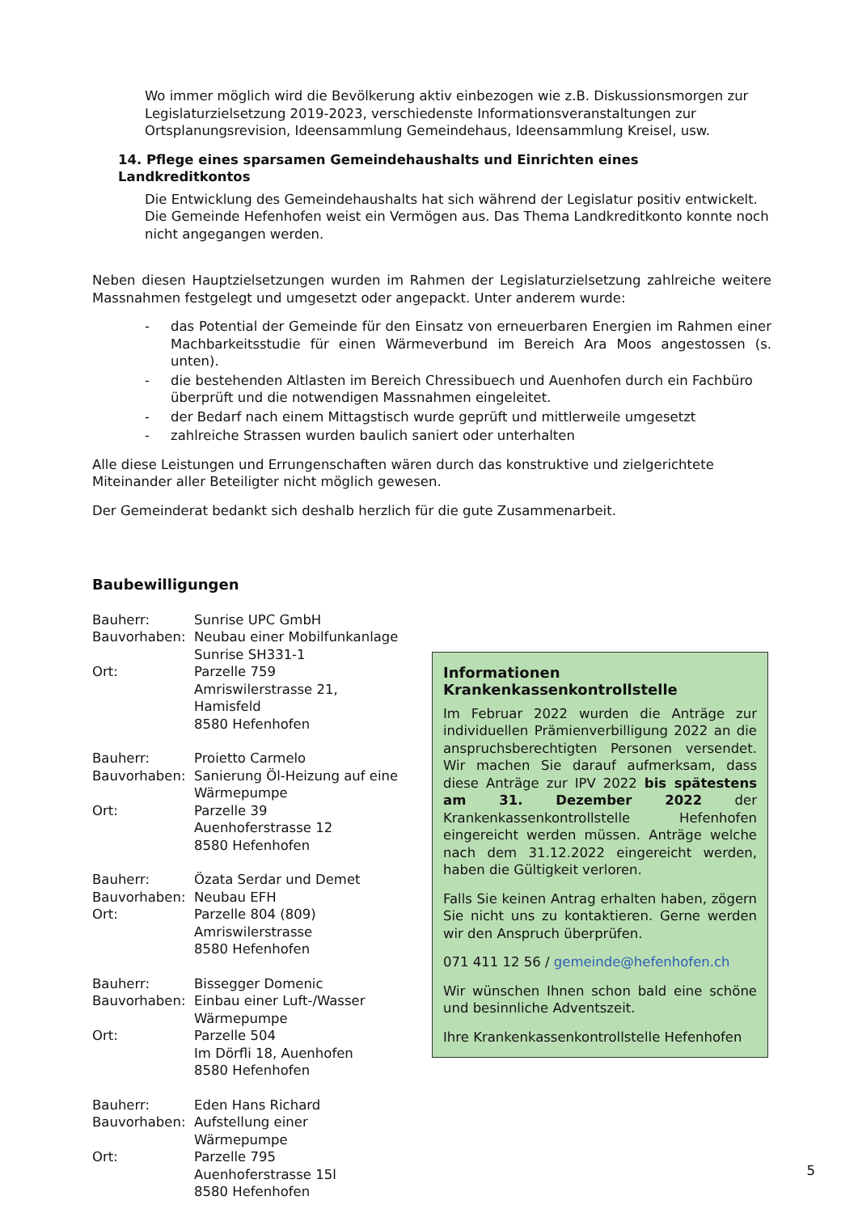Wo immer möglich wird die Bevölkerung aktiv einbezogen wie z.B. Diskussionsmorgen zur Legislaturzielsetzung 2019-2023, verschiedenste Informationsveranstaltungen zur Ortsplanungsrevision, Ideensammlung Gemeindehaus, Ideensammlung Kreisel, usw.
14. Pflege eines sparsamen Gemeindehaushalts und Einrichten eines Landkreditkontos
Die Entwicklung des Gemeindehaushalts hat sich während der Legislatur positiv entwickelt. Die Gemeinde Hefenhofen weist ein Vermögen aus. Das Thema Landkreditkonto konnte noch nicht angegangen werden.
Neben diesen Hauptzielsetzungen wurden im Rahmen der Legislaturzielsetzung zahlreiche weitere Massnahmen festgelegt und umgesetzt oder angepackt. Unter anderem wurde:
- das Potential der Gemeinde für den Einsatz von erneuerbaren Energien im Rahmen einer Machbarkeitsstudie für einen Wärmeverbund im Bereich Ara Moos angestossen (s. unten).
- die bestehenden Altlasten im Bereich Chressibuech und Auenhofen durch ein Fachbüro überprüft und die notwendigen Massnahmen eingeleitet.
- der Bedarf nach einem Mittagstisch wurde geprüft und mittlerweile umgesetzt
- zahlreiche Strassen wurden baulich saniert oder unterhalten
Alle diese Leistungen und Errungenschaften wären durch das konstruktive und zielgerichtete Miteinander aller Beteiligter nicht möglich gewesen.
Der Gemeinderat bedankt sich deshalb herzlich für die gute Zusammenarbeit.
Baubewilligungen
Bauherr:
Sunrise UPC GmbH
Bauvorhaben:
Neubau einer Mobilfunkanlage
Sunrise SH331-1
Ort:
Parzelle 759
Amriswilerstrasse 21, Hamisfeld
8580 Hefenhofen
Bauherr:
Proietto Carmelo
Bauvorhaben:
Sanierung Öl-Heizung auf eine Wärmepumpe
Ort:
Parzelle 39
Auenhoferstrasse 12
8580 Hefenhofen
Bauherr:
Özata Serdar und Demet
Bauvorhaben:
Neubau EFH
Ort:
Parzelle 804 (809)
Amriswilerstrasse
8580 Hefenhofen
Bauherr:
Bissegger Domenic
Bauvorhaben:
Einbau einer Luft-/Wasser Wärmepumpe
Ort:
Parzelle 504
Im Dörfli 18, Auenhofen
8580 Hefenhofen
Bauherr:
Eden Hans Richard
Bauvorhaben:
Aufstellung einer Wärmepumpe
Ort:
Parzelle 795
Auenhoferstrasse 15l
8580 Hefenhofen
Informationen Krankenkassenkontrollstelle
Im Februar 2022 wurden die Anträge zur individuellen Prämienverbilligung 2022 an die anspruchsberechtigten Personen versendet. Wir machen Sie darauf aufmerksam, dass diese Anträge zur IPV 2022 bis spätestens am 31. Dezember 2022 der Krankenkassenkontrollstelle Hefenhofen eingereicht werden müssen. Anträge welche nach dem 31.12.2022 eingereicht werden, haben die Gültigkeit verloren.
Falls Sie keinen Antrag erhalten haben, zögern Sie nicht uns zu kontaktieren. Gerne werden wir den Anspruch überprüfen.
071 411 12 56 / gemeinde@hefenhofen.ch
Wir wünschen Ihnen schon bald eine schöne und besinnliche Adventszeit.
Ihre Krankenkassenkontrollstelle Hefenhofen
5